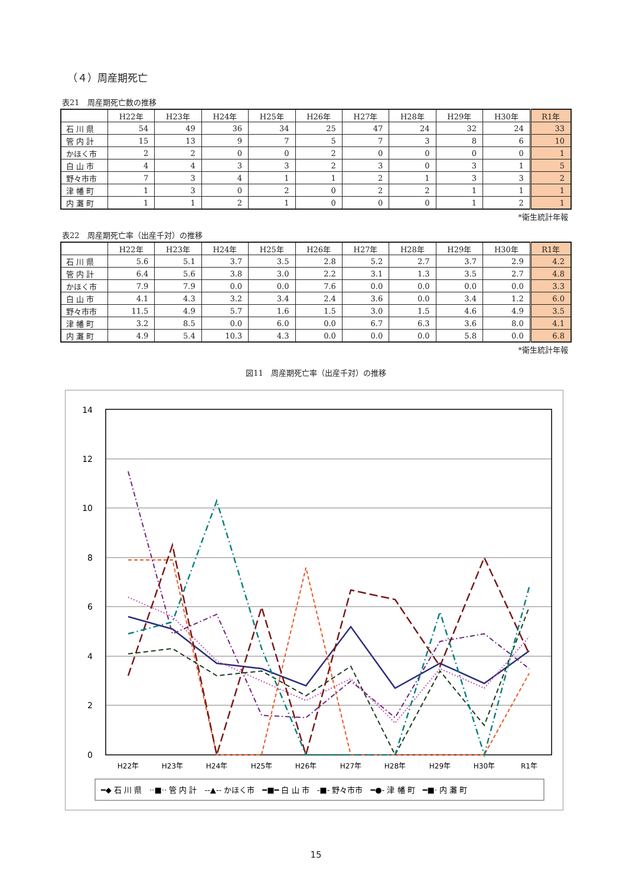（４）周産期死亡
表21　周産期死亡数の推移
| | H22年 | H23年 | H24年 | H25年 | H26年 | H27年 | H28年 | H29年 | H30年 | R1年 |
| --- | --- | --- | --- | --- | --- | --- | --- | --- | --- | --- |
| 石 川 県 | 54 | 49 | 36 | 34 | 25 | 47 | 24 | 32 | 24 | 33 |
| 管 内 計 | 15 | 13 | 9 | 7 | 5 | 7 | 3 | 8 | 6 | 10 |
| かほく市 | 2 | 2 | 0 | 0 | 2 | 0 | 0 | 0 | 0 | 1 |
| 白 山 市 | 4 | 4 | 3 | 3 | 2 | 3 | 0 | 3 | 1 | 5 |
| 野々市市 | 7 | 3 | 4 | 1 | 1 | 2 | 1 | 3 | 3 | 2 |
| 津 幡 町 | 1 | 3 | 0 | 2 | 0 | 2 | 2 | 1 | 1 | 1 |
| 内 灘 町 | 1 | 1 | 2 | 1 | 0 | 0 | 0 | 1 | 2 | 1 |
*衛生統計年報
表22　周産期死亡率（出産千対）の推移
| | H22年 | H23年 | H24年 | H25年 | H26年 | H27年 | H28年 | H29年 | H30年 | R1年 |
| --- | --- | --- | --- | --- | --- | --- | --- | --- | --- | --- |
| 石 川 県 | 5.6 | 5.1 | 3.7 | 3.5 | 2.8 | 5.2 | 2.7 | 3.7 | 2.9 | 4.2 |
| 管 内 計 | 6.4 | 5.6 | 3.8 | 3.0 | 2.2 | 3.1 | 1.3 | 3.5 | 2.7 | 4.8 |
| かほく市 | 7.9 | 7.9 | 0.0 | 0.0 | 7.6 | 0.0 | 0.0 | 0.0 | 0.0 | 3.3 |
| 白 山 市 | 4.1 | 4.3 | 3.2 | 3.4 | 2.4 | 3.6 | 0.0 | 3.4 | 1.2 | 6.0 |
| 野々市市 | 11.5 | 4.9 | 5.7 | 1.6 | 1.5 | 3.0 | 1.5 | 4.6 | 4.9 | 3.5 |
| 津 幡 町 | 3.2 | 8.5 | 0.0 | 6.0 | 0.0 | 6.7 | 6.3 | 3.6 | 8.0 | 4.1 |
| 内 灘 町 | 4.9 | 5.4 | 10.3 | 4.3 | 0.0 | 0.0 | 0.0 | 5.8 | 0.0 | 6.8 |
*衛生統計年報
図11　周産期死亡率（出産千対）の推移
14
12
10
8
6
4
2
0
H22年
H23年
H24年
H25年
H26年
H27年
H28年
H29年
H30年
R1年
━◆ 石 川 県　··■·· 管 内 計　‑‑▲‑‑ かほく市　━■━ 白 山 市　‑■‑ 野々市市　━●‑ 津 幡 町　━■· 内 灘 町
15